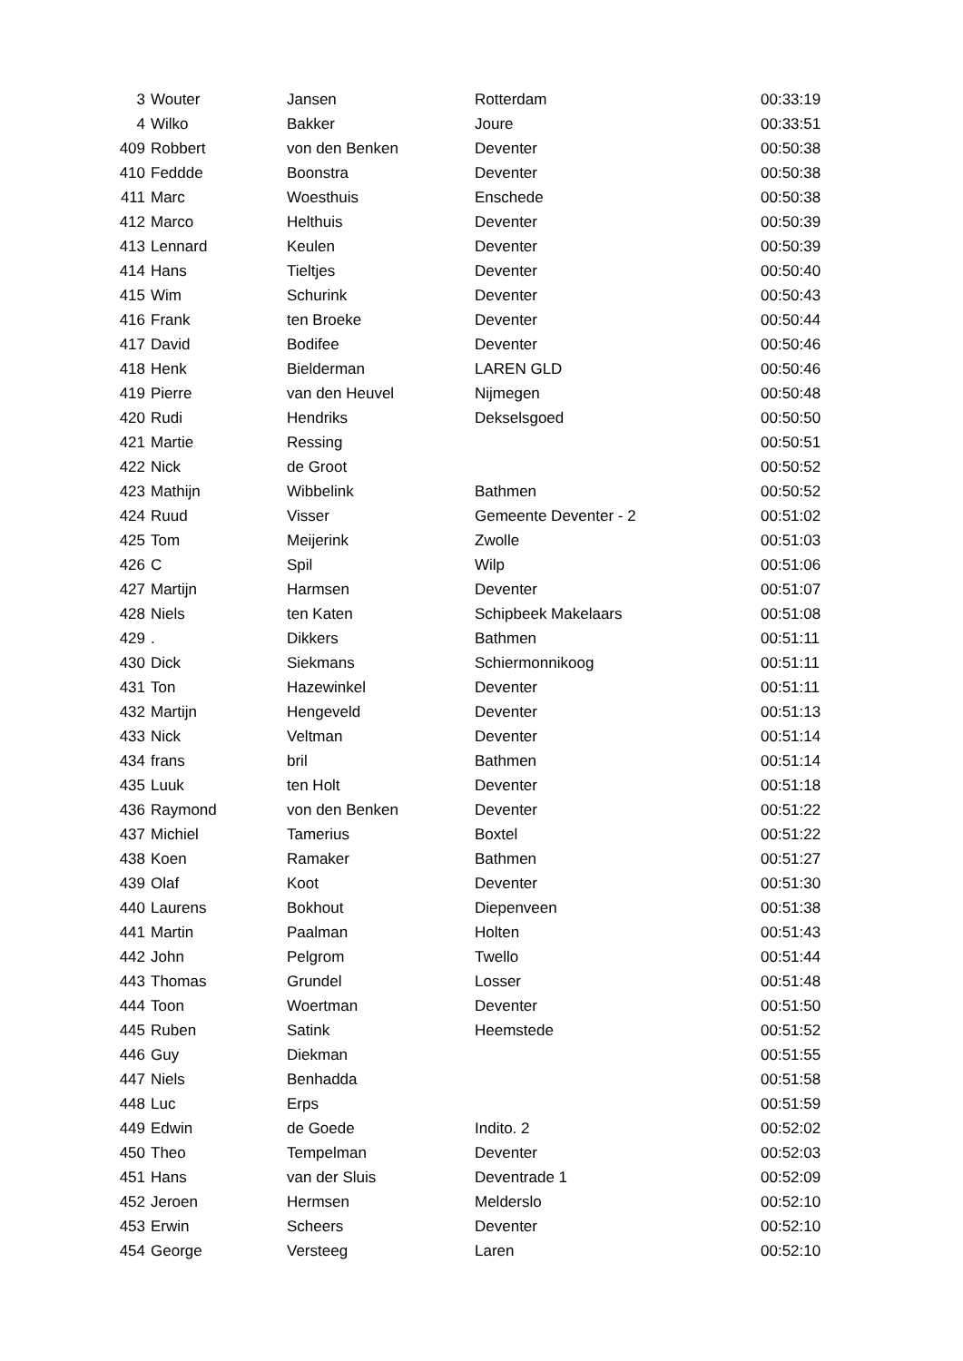| 3 | Wouter | Jansen | Rotterdam | 00:33:19 |
| 4 | Wilko | Bakker | Joure | 00:33:51 |
| 409 | Robbert | von den Benken | Deventer | 00:50:38 |
| 410 | Feddde | Boonstra | Deventer | 00:50:38 |
| 411 | Marc | Woesthuis | Enschede | 00:50:38 |
| 412 | Marco | Helthuis | Deventer | 00:50:39 |
| 413 | Lennard | Keulen | Deventer | 00:50:39 |
| 414 | Hans | Tieltjes | Deventer | 00:50:40 |
| 415 | Wim | Schurink | Deventer | 00:50:43 |
| 416 | Frank | ten Broeke | Deventer | 00:50:44 |
| 417 | David | Bodifee | Deventer | 00:50:46 |
| 418 | Henk | Bielderman | LAREN GLD | 00:50:46 |
| 419 | Pierre | van den Heuvel | Nijmegen | 00:50:48 |
| 420 | Rudi | Hendriks | Dekselsgoed | 00:50:50 |
| 421 | Martie | Ressing | | 00:50:51 |
| 422 | Nick | de Groot | | 00:50:52 |
| 423 | Mathijn | Wibbelink | Bathmen | 00:50:52 |
| 424 | Ruud | Visser | Gemeente Deventer - 2 | 00:51:02 |
| 425 | Tom | Meijerink | Zwolle | 00:51:03 |
| 426 | C | Spil | Wilp | 00:51:06 |
| 427 | Martijn | Harmsen | Deventer | 00:51:07 |
| 428 | Niels | ten Katen | Schipbeek Makelaars | 00:51:08 |
| 429 | . | Dikkers | Bathmen | 00:51:11 |
| 430 | Dick | Siekmans | Schiermonnikoog | 00:51:11 |
| 431 | Ton | Hazewinkel | Deventer | 00:51:11 |
| 432 | Martijn | Hengeveld | Deventer | 00:51:13 |
| 433 | Nick | Veltman | Deventer | 00:51:14 |
| 434 | frans | bril | Bathmen | 00:51:14 |
| 435 | Luuk | ten Holt | Deventer | 00:51:18 |
| 436 | Raymond | von den Benken | Deventer | 00:51:22 |
| 437 | Michiel | Tamerius | Boxtel | 00:51:22 |
| 438 | Koen | Ramaker | Bathmen | 00:51:27 |
| 439 | Olaf | Koot | Deventer | 00:51:30 |
| 440 | Laurens | Bokhout | Diepenveen | 00:51:38 |
| 441 | Martin | Paalman | Holten | 00:51:43 |
| 442 | John | Pelgrom | Twello | 00:51:44 |
| 443 | Thomas | Grundel | Losser | 00:51:48 |
| 444 | Toon | Woertman | Deventer | 00:51:50 |
| 445 | Ruben | Satink | Heemstede | 00:51:52 |
| 446 | Guy | Diekman | | 00:51:55 |
| 447 | Niels | Benhadda | | 00:51:58 |
| 448 | Luc | Erps | | 00:51:59 |
| 449 | Edwin | de Goede | Indito. 2 | 00:52:02 |
| 450 | Theo | Tempelman | Deventer | 00:52:03 |
| 451 | Hans | van der Sluis | Deventrade 1 | 00:52:09 |
| 452 | Jeroen | Hermsen | Melderslo | 00:52:10 |
| 453 | Erwin | Scheers | Deventer | 00:52:10 |
| 454 | George | Versteeg | Laren | 00:52:10 |